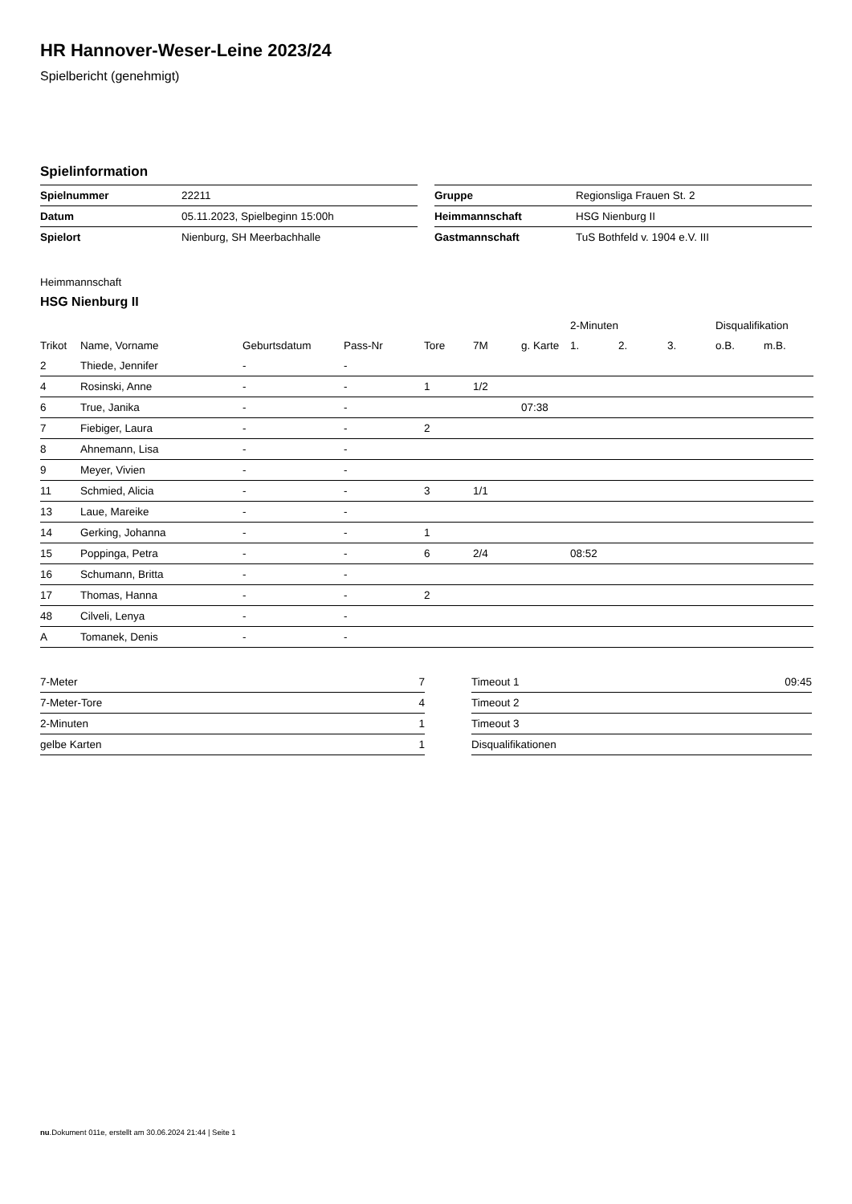HR Hannover-Weser-Leine 2023/24
Spielbericht (genehmigt)
Spielinformation
| Spielnummer | 22211 |
| Datum | 05.11.2023, Spielbeginn 15:00h |
| Spielort | Nienburg, SH Meerbachhalle |
| Gruppe | Regionsliga Frauen St. 2 |
| Heimmannschaft | HSG Nienburg II |
| Gastmannschaft | TuS Bothfeld v. 1904 e.V. III |
Heimmannschaft
HSG Nienburg II
| | | | | | | | 2-Minuten | | | Disqualifikation | |
| --- | --- | --- | --- | --- | --- | --- | --- | --- | --- | --- | --- |
| Trikot | Name, Vorname | Geburtsdatum | Pass-Nr | Tore | 7M | g. Karte | 1. | 2. | 3. | o.B. | m.B. |
| 2 | Thiede, Jennifer | - | - | | | | | | | | |
| 4 | Rosinski, Anne | - | - | 1 | 1/2 | | | | | | |
| 6 | True, Janika | - | - | | | 07:38 | | | | | |
| 7 | Fiebiger, Laura | - | - | 2 | | | | | | | |
| 8 | Ahnemann, Lisa | - | - | | | | | | | | |
| 9 | Meyer, Vivien | - | - | | | | | | | | |
| 11 | Schmied, Alicia | - | - | 3 | 1/1 | | | | | | |
| 13 | Laue, Mareike | - | - | | | | | | | | |
| 14 | Gerking, Johanna | - | - | 1 | | | | | | | |
| 15 | Poppinga, Petra | - | - | 6 | 2/4 | | 08:52 | | | | |
| 16 | Schumann, Britta | - | - | | | | | | | | |
| 17 | Thomas, Hanna | - | - | 2 | | | | | | | |
| 48 | Cilveli, Lenya | - | - | | | | | | | | |
| A | Tomanek, Denis | - | - | | | | | | | | |
| 7-Meter | 7 |
| 7-Meter-Tore | 4 |
| 2-Minuten | 1 |
| gelbe Karten | 1 |
| Timeout 1 | 09:45 |
| Timeout 2 | |
| Timeout 3 | |
| Disqualifikationen | |
nu.Dokument 011e, erstellt am 30.06.2024 21:44 | Seite 1